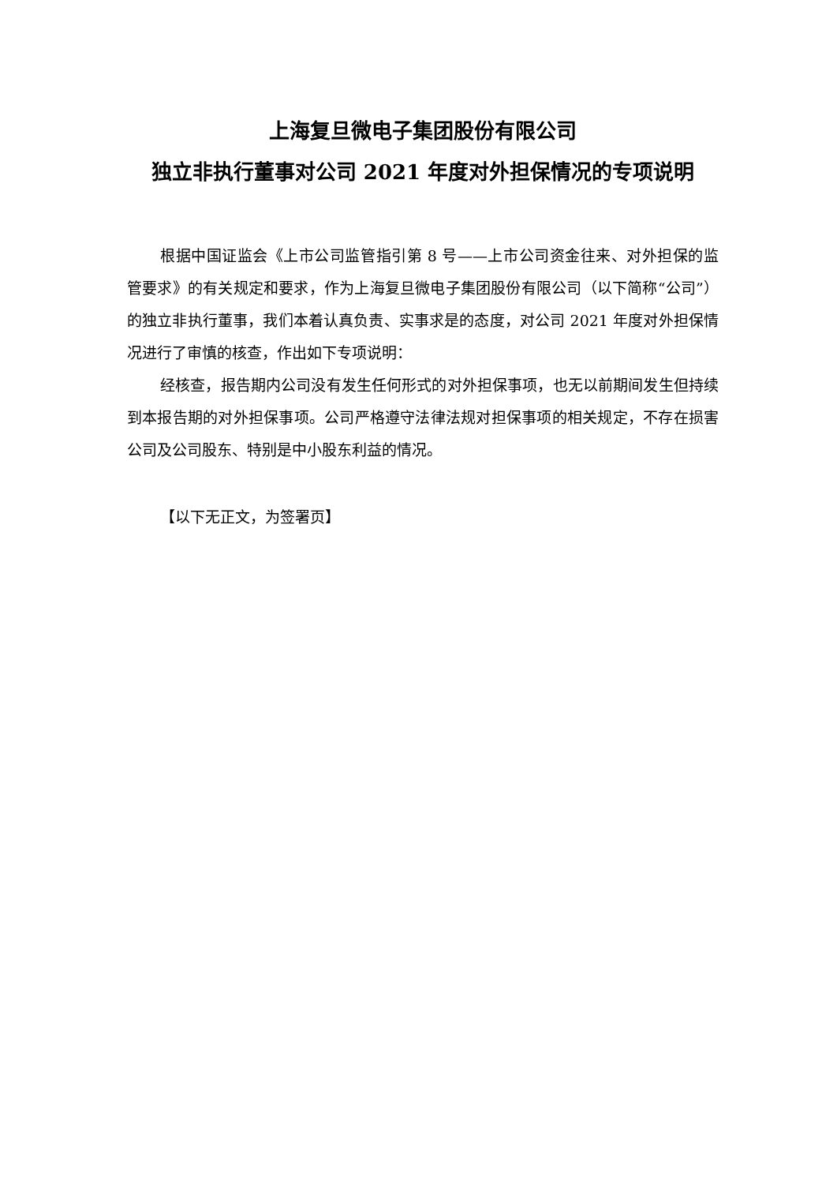上海复旦微电子集团股份有限公司
独立非执行董事对公司 2021 年度对外担保情况的专项说明
根据中国证监会《上市公司监管指引第 8 号——上市公司资金往来、对外担保的监管要求》的有关规定和要求，作为上海复旦微电子集团股份有限公司（以下简称“公司”）的独立非执行董事，我们本着认真负责、实事求是的态度，对公司 2021 年度对外担保情况进行了审慎的核查，作出如下专项说明：
经核查，报告期内公司没有发生任何形式的对外担保事项，也无以前期间发生但持续到本报告期的对外担保事项。公司严格遵守法律法规对担保事项的相关规定，不存在损害公司及公司股东、特别是中小股东利益的情况。
【以下无正文，为签署页】